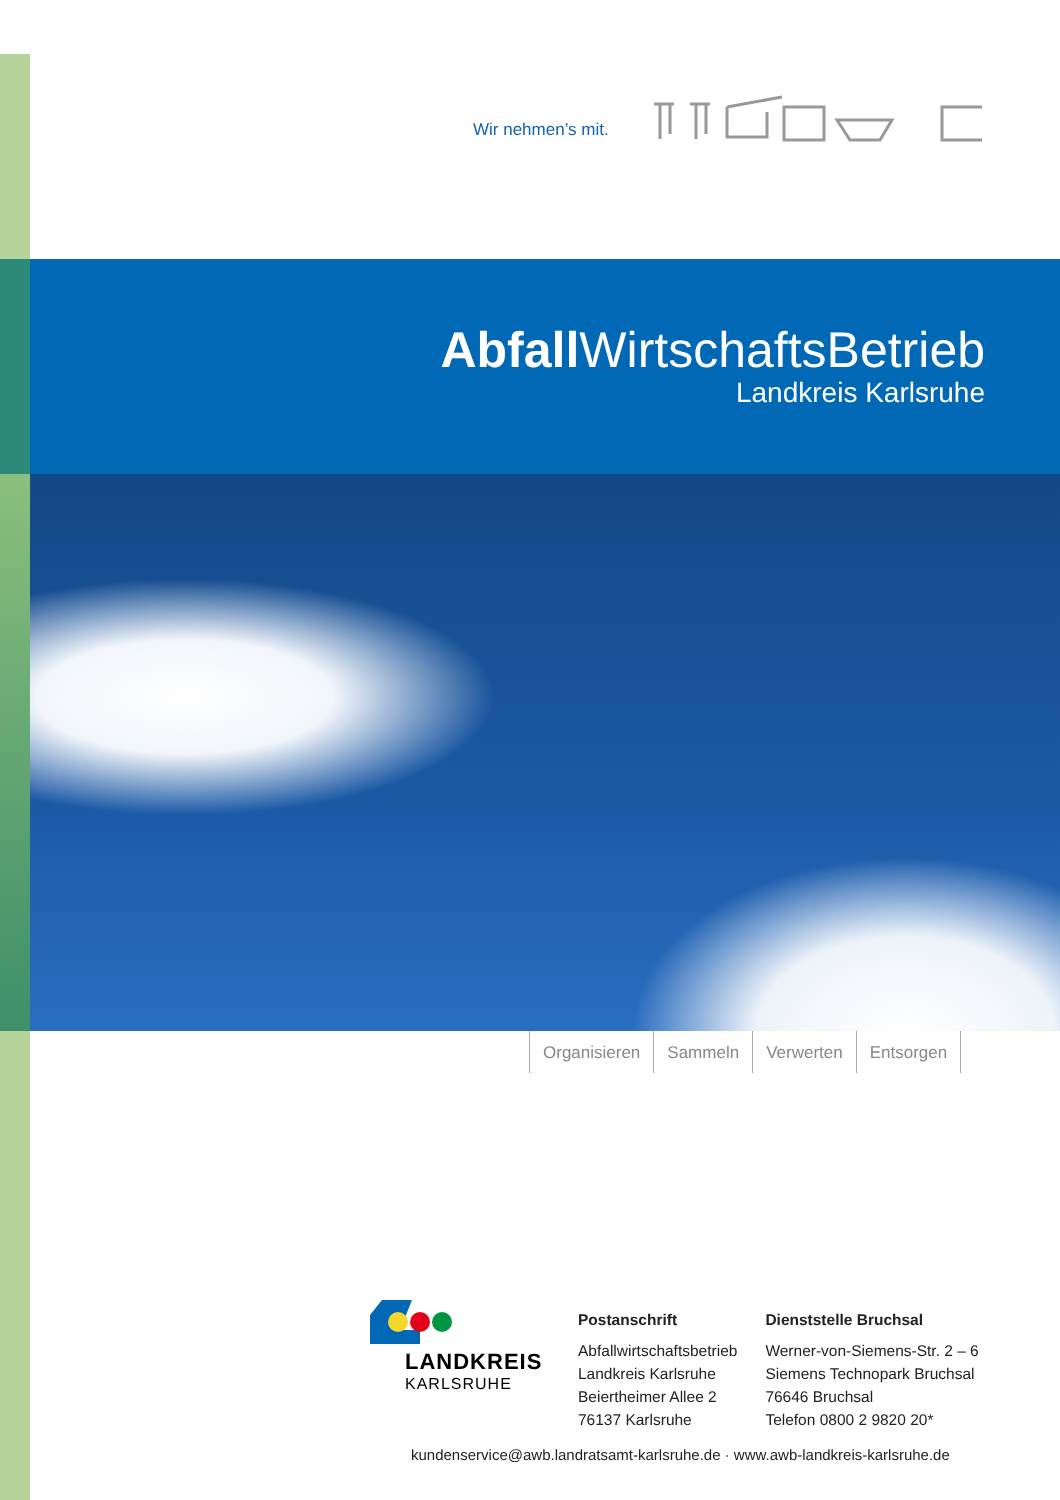Wir nehmen’s mit.
Abfall WirtschaftsBetrieb
Landkreis Karlsruhe
Organisieren Sammeln Verwerten Entsorgen
LANDKREIS
KARLSRUHE
Postanschrift
Abfallwirtschaftsbetrieb
Landkreis Karlsruhe
Beiertheimer Allee 2
76137 Karlsruhe
Dienststelle Bruchsal
Werner-von-Siemens-Str. 2 – 6
Siemens Technopark Bruchsal
76646 Bruchsal
Telefon 0800 2 9820 20*
kundenservice@awb.landratsamt-karlsruhe.de · www.awb-landkreis-karlsruhe.de